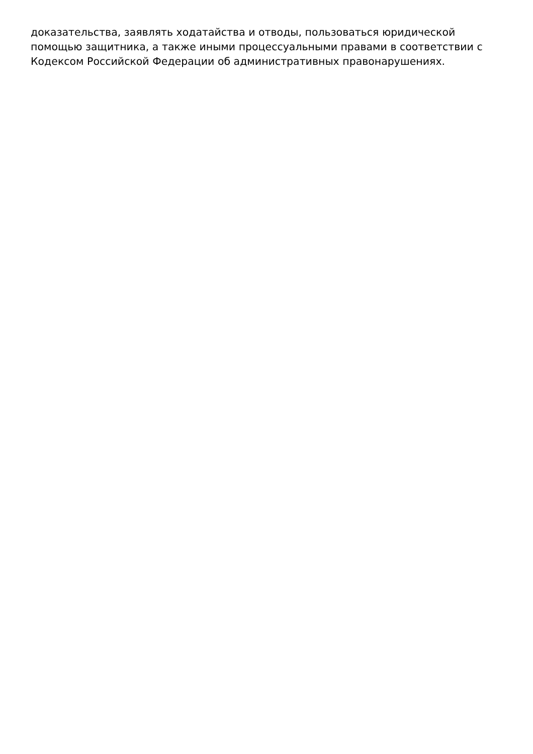доказательства, заявлять ходатайства и отводы, пользоваться юридической
помощью защитника, а также иными процессуальными правами в соответствии с
Кодексом Российской Федерации об административных правонарушениях.